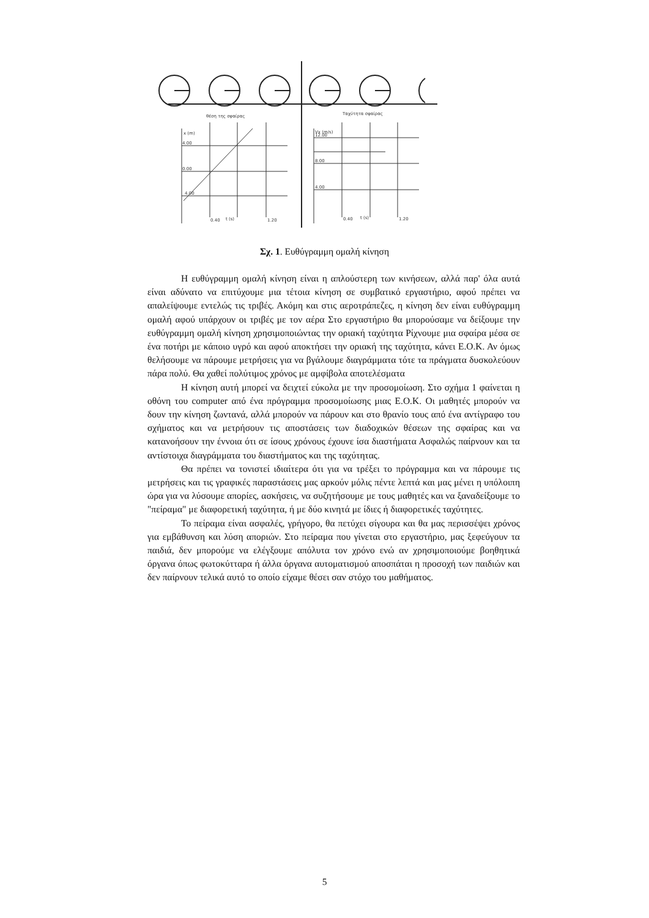θέση της σφαίρας
Ταχύτητα σφαίρας
x (m)
4.00
0.00
4.00
0.40
t (s)
1.20
Vx (m/s)
12.00
8.00
4.00
0.40
t (s)
1.20
Σχ. 1. Ευθύγραμμη ομαλή κίνηση
Η ευθύγραμμη ομαλή κίνηση είναι η απλούστερη των κινήσεων, αλλά παρ' όλα αυτά είναι αδύνατο να επιτύχουμε μια τέτοια κίνηση σε συμβατικό εργαστήριο, αφού πρέπει να απαλείψουμε εντελώς τις τριβές. Ακόμη και στις αεροτράπεζες, η κίνηση δεν είναι ευθύγραμμη ομαλή αφού υπάρχουν οι τριβές με τον αέρα Στο εργαστήριο θα μπορούσαμε να δείξουμε την ευθύγραμμη ομαλή κίνηση χρησιμοποιώντας την οριακή ταχύτητα Ρίχνουμε μια σφαίρα μέσα σε ένα ποτήρι με κάποιο υγρό και αφού αποκτήσει την οριακή της ταχύτητα, κάνει Ε.Ο.Κ. Αν όμως θελήσουμε να πάρουμε μετρήσεις για να βγάλουμε διαγράμματα τότε τα πράγματα δυσκολεύουν πάρα πολύ. Θα χαθεί πολύτιμος χρόνος με αμφίβολα αποτελέσματα
Η κίνηση αυτή μπορεί να δειχτεί εύκολα με την προσομοίωση. Στο σχήμα 1 φαίνεται η οθόνη του computer από ένα πρόγραμμα προσομοίωσης μιας Ε.Ο.Κ. Οι μαθητές μπορούν να δουν την κίνηση ζωντανά, αλλά μπορούν να πάρουν και στο θρανίο τους από ένα αντίγραφο του σχήματος και να μετρήσουν τις αποστάσεις των διαδοχικών θέσεων της σφαίρας και να κατανοήσουν την έννοια ότι σε ίσους χρόνους έχουνε ίσα διαστήματα Ασφαλώς παίρνουν και τα αντίστοιχα διαγράμματα του διαστήματος και της ταχύτητας.
Θα πρέπει να τονιστεί ιδιαίτερα ότι για να τρέξει το πρόγραμμα και να πάρουμε τις μετρήσεις και τις γραφικές παραστάσεις μας αρκούν μόλις πέντε λεπτά και μας μένει η υπόλοιπη ώρα για να λύσουμε απορίες, ασκήσεις, να συζητήσουμε με τους μαθητές και να ξαναδείξουμε το "πείραμα" με διαφορετική ταχύτητα, ή με δύο κινητά με ίδιες ή διαφορετικές ταχύτητες.
Το πείραμα είναι ασφαλές, γρήγορο, θα πετύχει σίγουρα και θα μας περισσέψει χρόνος για εμβάθυνση και λύση αποριών. Στο πείραμα που γίνεται στο εργαστήριο, μας ξεφεύγουν τα παιδιά, δεν μπορούμε να ελέγξουμε απόλυτα τον χρόνο ενώ αν χρησιμοποιούμε βοηθητικά όργανα όπως φωτοκύτταρα ή άλλα όργανα αυτοματισμού αποσπάται η προσοχή των παιδιών και δεν παίρνουν τελικά αυτό το οποίο είχαμε θέσει σαν στόχο του μαθήματος.
5